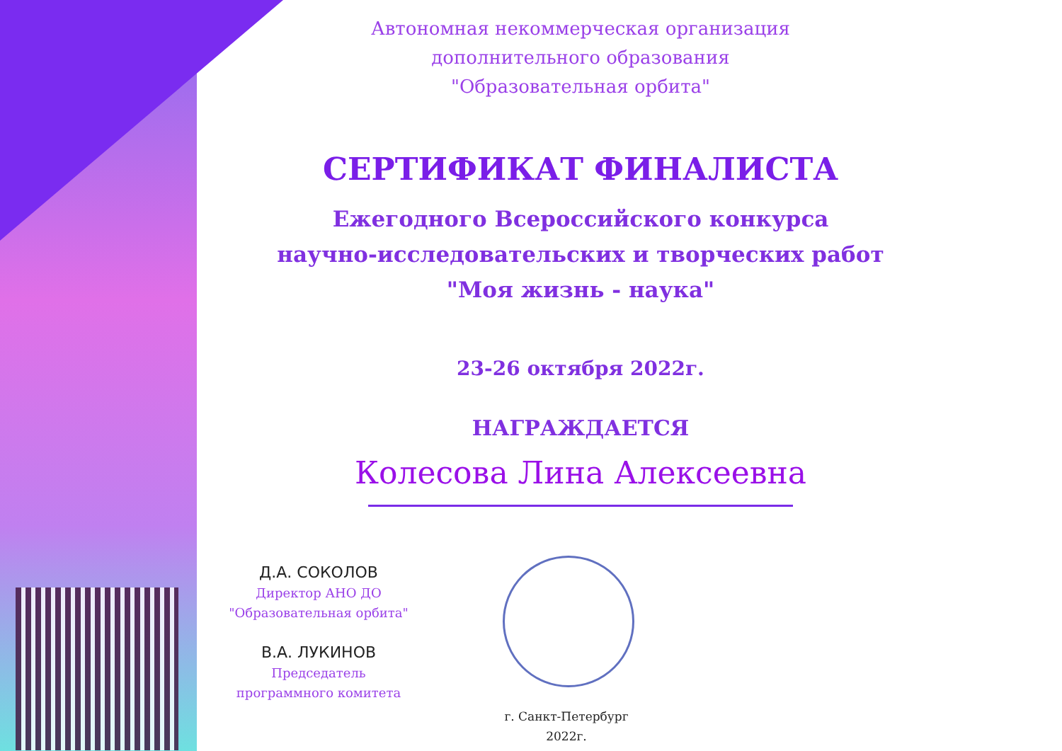Автономная некоммерческая организация
дополнительного образования
"Образовательная орбита"
СЕРТИФИКАТ ФИНАЛИСТА
Ежегодного Всероссийского конкурса
научно-исследовательских и творческих работ
"Моя жизнь - наука"
23-26 октября 2022г.
НАГРАЖДАЕТСЯ
Колесова Лина Алексеевна
Д.А. СОКОЛОВ
Директор АНО ДО
"Образовательная орбита"
В.А. ЛУКИНОВ
Председатель
программного комитета
г. Санкт-Петербург
2022г.